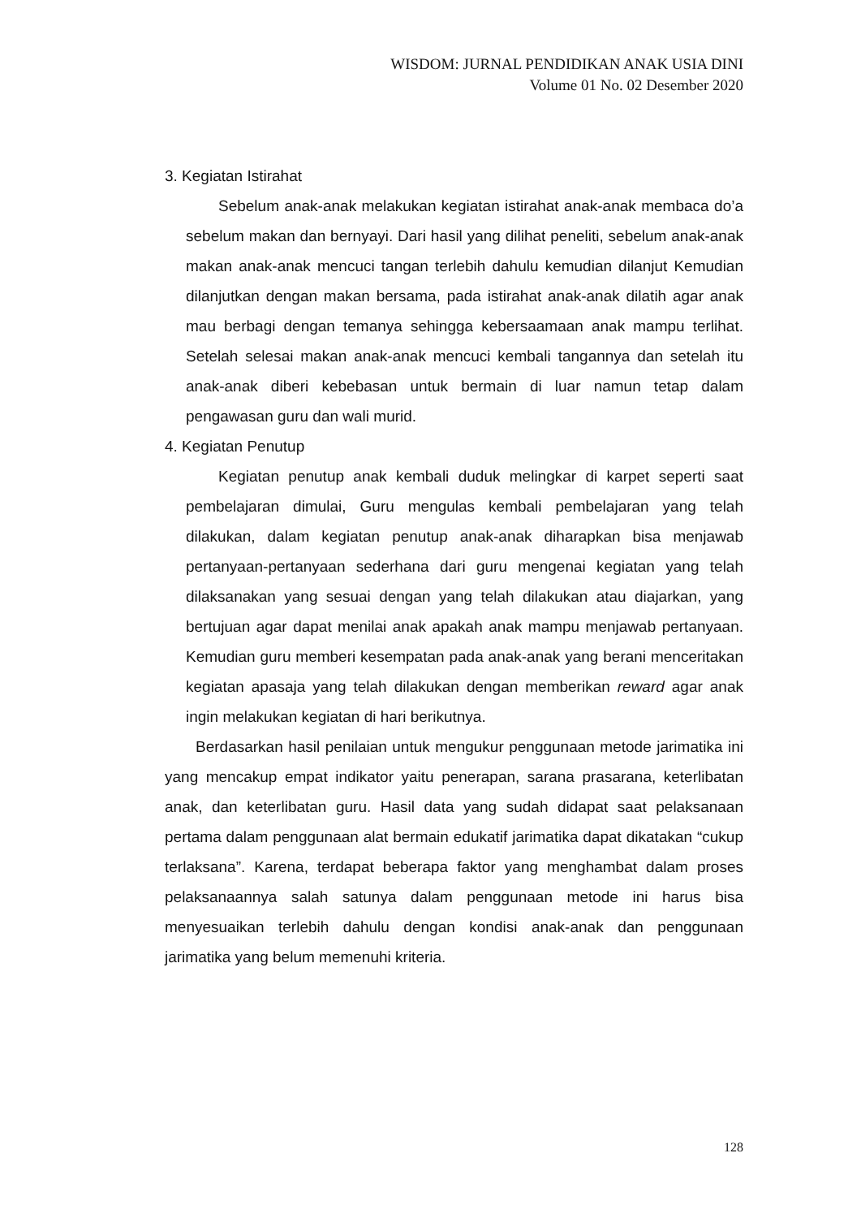WISDOM: JURNAL PENDIDIKAN ANAK USIA DINI
Volume 01 No. 02 Desember 2020
3. Kegiatan Istirahat
Sebelum anak-anak melakukan kegiatan istirahat anak-anak membaca do’a sebelum makan dan bernyayi. Dari hasil yang dilihat peneliti, sebelum anak-anak makan anak-anak mencuci tangan terlebih dahulu kemudian dilanjut Kemudian dilanjutkan dengan makan bersama, pada istirahat anak-anak dilatih agar anak mau berbagi dengan temanya sehingga kebersaamaan anak mampu terlihat. Setelah selesai makan anak-anak mencuci kembali tangannya dan setelah itu anak-anak diberi kebebasan untuk bermain di luar namun tetap dalam pengawasan guru dan wali murid.
4. Kegiatan Penutup
Kegiatan penutup anak kembali duduk melingkar di karpet seperti saat pembelajaran dimulai, Guru mengulas kembali pembelajaran yang telah dilakukan, dalam kegiatan penutup anak-anak diharapkan bisa menjawab pertanyaan-pertanyaan sederhana dari guru mengenai kegiatan yang telah dilaksanakan yang sesuai dengan yang telah dilakukan atau diajarkan, yang bertujuan agar dapat menilai anak apakah anak mampu menjawab pertanyaan. Kemudian guru memberi kesempatan pada anak-anak yang berani menceritakan kegiatan apasaja yang telah dilakukan dengan memberikan reward agar anak ingin melakukan kegiatan di hari berikutnya.
Berdasarkan hasil penilaian untuk mengukur penggunaan metode jarimatika ini yang mencakup empat indikator yaitu penerapan, sarana prasarana, keterlibatan anak, dan keterlibatan guru. Hasil data yang sudah didapat saat pelaksanaan pertama dalam penggunaan alat bermain edukatif jarimatika dapat dikatakan “cukup terlaksana”. Karena, terdapat beberapa faktor yang menghambat dalam proses pelaksanaannya salah satunya dalam penggunaan metode ini harus bisa menyesuaikan terlebih dahulu dengan kondisi anak-anak dan penggunaan jarimatika yang belum memenuhi kriteria.
128